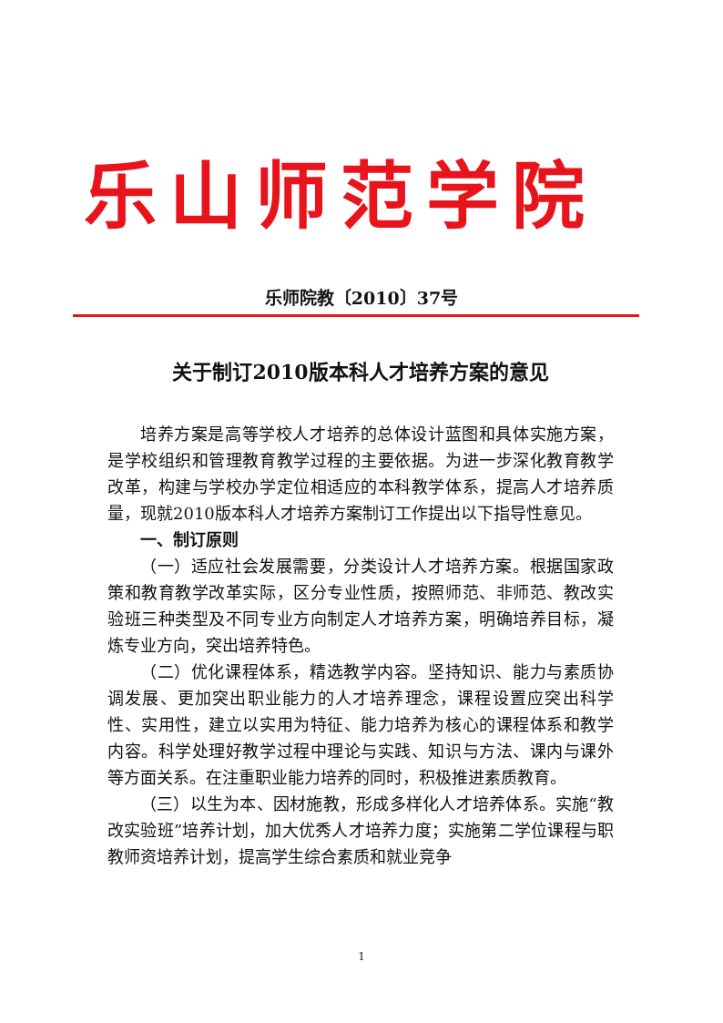乐山师范学院
乐师院教〔2010〕37号
关于制订2010版本科人才培养方案的意见
培养方案是高等学校人才培养的总体设计蓝图和具体实施方案，是学校组织和管理教育教学过程的主要依据。为进一步深化教育教学改革，构建与学校办学定位相适应的本科教学体系，提高人才培养质量，现就2010版本科人才培养方案制订工作提出以下指导性意见。
一、制订原则
（一）适应社会发展需要，分类设计人才培养方案。根据国家政策和教育教学改革实际，区分专业性质，按照师范、非师范、教改实验班三种类型及不同专业方向制定人才培养方案，明确培养目标，凝炼专业方向，突出培养特色。
（二）优化课程体系，精选教学内容。坚持知识、能力与素质协调发展、更加突出职业能力的人才培养理念，课程设置应突出科学性、实用性，建立以实用为特征、能力培养为核心的课程体系和教学内容。科学处理好教学过程中理论与实践、知识与方法、课内与课外等方面关系。在注重职业能力培养的同时，积极推进素质教育。
（三）以生为本、因材施教，形成多样化人才培养体系。实施“教改实验班”培养计划，加大优秀人才培养力度；实施第二学位课程与职教师资培养计划，提高学生综合素质和就业竞争
1